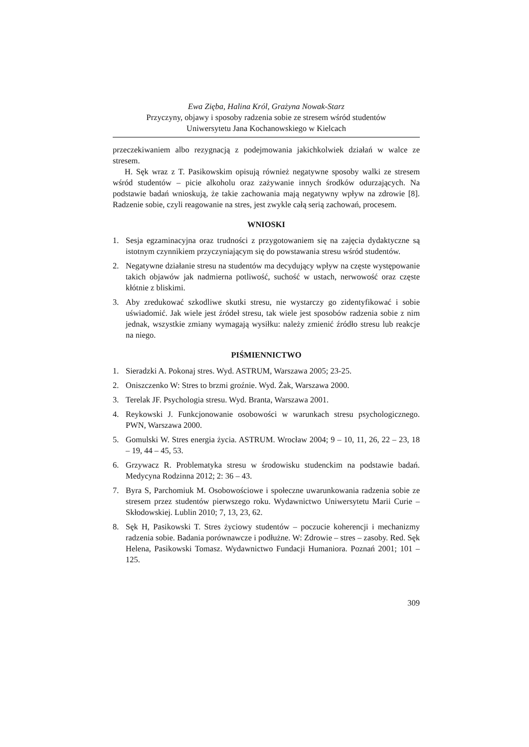Ewa Zięba, Halina Król, Grażyna Nowak-Starz
Przyczyny, objawy i sposoby radzenia sobie ze stresem wśród studentów
Uniwersytetu Jana Kochanowskiego w Kielcach
przeczekiwaniem albo rezygnacją z podejmowania jakichkolwiek działań w walce ze stresem.
H. Sęk wraz z T. Pasikowskim opisują również negatywne sposoby walki ze stresem wśród studentów – picie alkoholu oraz zażywanie innych środków odurzających. Na podstawie badań wnioskują, że takie zachowania mają negatywny wpływ na zdrowie [8]. Radzenie sobie, czyli reagowanie na stres, jest zwykle całą serią zachowań, procesem.
WNIOSKI
1. Sesja egzaminacyjna oraz trudności z przygotowaniem się na zajęcia dydaktyczne są istotnym czynnikiem przyczyniającym się do powstawania stresu wśród studentów.
2. Negatywne działanie stresu na studentów ma decydujący wpływ na częste występowanie takich objawów jak nadmierna potliwość, suchość w ustach, nerwowość oraz częste kłótnie z bliskimi.
3. Aby zredukować szkodliwe skutki stresu, nie wystarczy go zidentyfikować i sobie uświadomić. Jak wiele jest źródeł stresu, tak wiele jest sposobów radzenia sobie z nim jednak, wszystkie zmiany wymagają wysiłku: należy zmienić źródło stresu lub reakcje na niego.
PIŚMIENNICTWO
1. Sieradzki A. Pokonaj stres. Wyd. ASTRUM, Warszawa 2005; 23-25.
2. Oniszczenko W: Stres to brzmi groźnie. Wyd. Żak, Warszawa 2000.
3. Terelak JF. Psychologia stresu. Wyd. Branta, Warszawa 2001.
4. Reykowski J. Funkcjonowanie osobowości w warunkach stresu psychologicznego. PWN, Warszawa 2000.
5. Gomulski W. Stres energia życia. ASTRUM. Wrocław 2004; 9 – 10, 11, 26, 22 – 23, 18 – 19, 44 – 45, 53.
6. Grzywacz R. Problematyka stresu w środowisku studenckim na podstawie badań. Medycyna Rodzinna 2012; 2: 36 – 43.
7. Byra S, Parchomiuk M. Osobowościowe i społeczne uwarunkowania radzenia sobie ze stresem przez studentów pierwszego roku. Wydawnictwo Uniwersytetu Marii Curie – Skłodowskiej. Lublin 2010; 7, 13, 23, 62.
8. Sęk H, Pasikowski T. Stres życiowy studentów – poczucie koherencji i mechanizmy radzenia sobie. Badania porównawcze i podłużne. W: Zdrowie – stres – zasoby. Red. Sęk Helena, Pasikowski Tomasz. Wydawnictwo Fundacji Humaniora. Poznań 2001; 101 – 125.
309